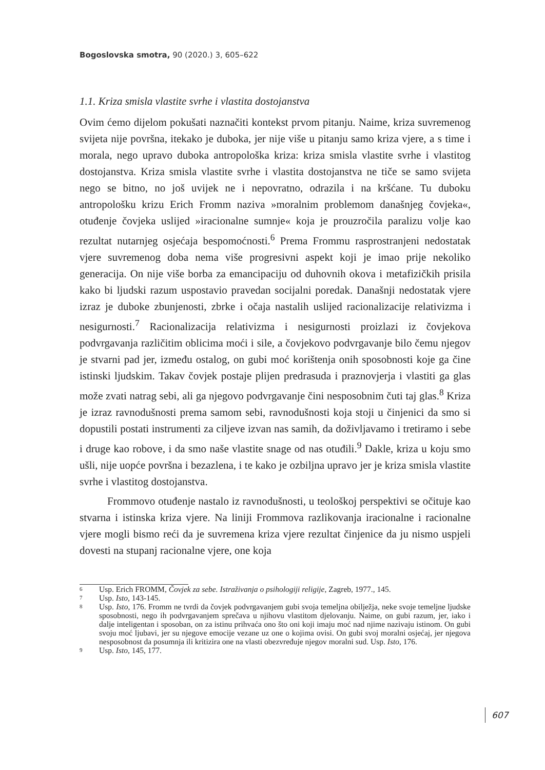Bogoslovska smotra, 90 (2020.) 3, 605–622
1.1. Kriza smisla vlastite svrhe i vlastita dostojanstva
Ovim ćemo dijelom pokušati naznačiti kontekst prvom pitanju. Naime, kriza suvremenog svijeta nije površna, itekako je duboka, jer nije više u pitanju samo kriza vjere, a s time i morala, nego upravo duboka antropološka kriza: kriza smisla vlastite svrhe i vlastitog dostojanstva. Kriza smisla vlastite svrhe i vlastita dostojanstva ne tiče se samo svijeta nego se bitno, no još uvijek ne i nepovratno, odrazila i na kršćane. Tu duboku antropološku krizu Erich Fromm naziva »moralnim problemom današnjeg čovjeka«, otuđenje čovjeka uslijed »iracionalne sumnje« koja je prouzročila paralizu volje kao rezultat nutarnjeg osjećaja bespomoćnosti.<sup>6</sup> Prema Frommu rasprostranjeni nedostatak vjere suvremenog doba nema više progresivni aspekt koji je imao prije nekoliko generacija. On nije više borba za emancipaciju od duhovnih okova i metafizičkih prisila kako bi ljudski razum uspostavio pravedan socijalni poredak. Današnji nedostatak vjere izraz je duboke zbunjenosti, zbrke i očaja nastalih uslijed racionalizacije relativizma i nesigurnosti.<sup>7</sup> Racionalizacija relativizma i nesigurnosti proizlazi iz čovjekova podvrgavanja različitim oblicima moći i sile, a čovjekovo podvrgavanje bilo čemu njegov je stvarni pad jer, između ostalog, on gubi moć korištenja onih sposobnosti koje ga čine istinski ljudskim. Takav čovjek postaje plijen predrasuda i praznovjerja i vlastiti ga glas može zvati natrag sebi, ali ga njegovo podvrgavanje čini nesposobnim čuti taj glas.<sup>8</sup> Kriza je izraz ravnodušnosti prema samom sebi, ravnodušnosti koja stoji u činjenici da smo si dopustili postati instrumenti za ciljeve izvan nas samih, da doživljavamo i tretiramo i sebe i druge kao robove, i da smo naše vlastite snage od nas otuđili.<sup>9</sup> Dakle, kriza u koju smo ušli, nije uopće površna i bezazlena, i te kako je ozbiljna upravo jer je kriza smisla vlastite svrhe i vlastitog dostojanstva.
Frommovo otuđenje nastalo iz ravnodušnosti, u teološkoj perspektivi se očituje kao stvarna i istinska kriza vjere. Na liniji Frommova razlikovanja iracionalne i racionalne vjere mogli bismo reći da je suvremena kriza vjere rezultat činjenice da ju nismo uspjeli dovesti na stupanj racionalne vjere, one koja
6 Usp. Erich FROMM, Čovjek za sebe. Istraživanja o psihologiji religije, Zagreb, 1977., 145.
7 Usp. Isto, 143-145.
8 Usp. Isto, 176. Fromm ne tvrdi da čovjek podvrgavanjem gubi svoja temeljna obilježja, neke svoje temeljne ljudske sposobnosti, nego ih podvrgavanjem sprečava u njihovu vlastitom djelovanju. Naime, on gubi razum, jer, iako i dalje inteligentan i sposoban, on za istinu prihvaća ono što oni koji imaju moć nad njime nazivaju istinom. On gubi svoju moć ljubavi, jer su njegove emocije vezane uz one o kojima ovisi. On gubi svoj moralni osjećaj, jer njegova nesposobnost da posumnja ili kritizira one na vlasti obezvređuje njegov moralni sud. Usp. Isto, 176.
9 Usp. Isto, 145, 177.
607